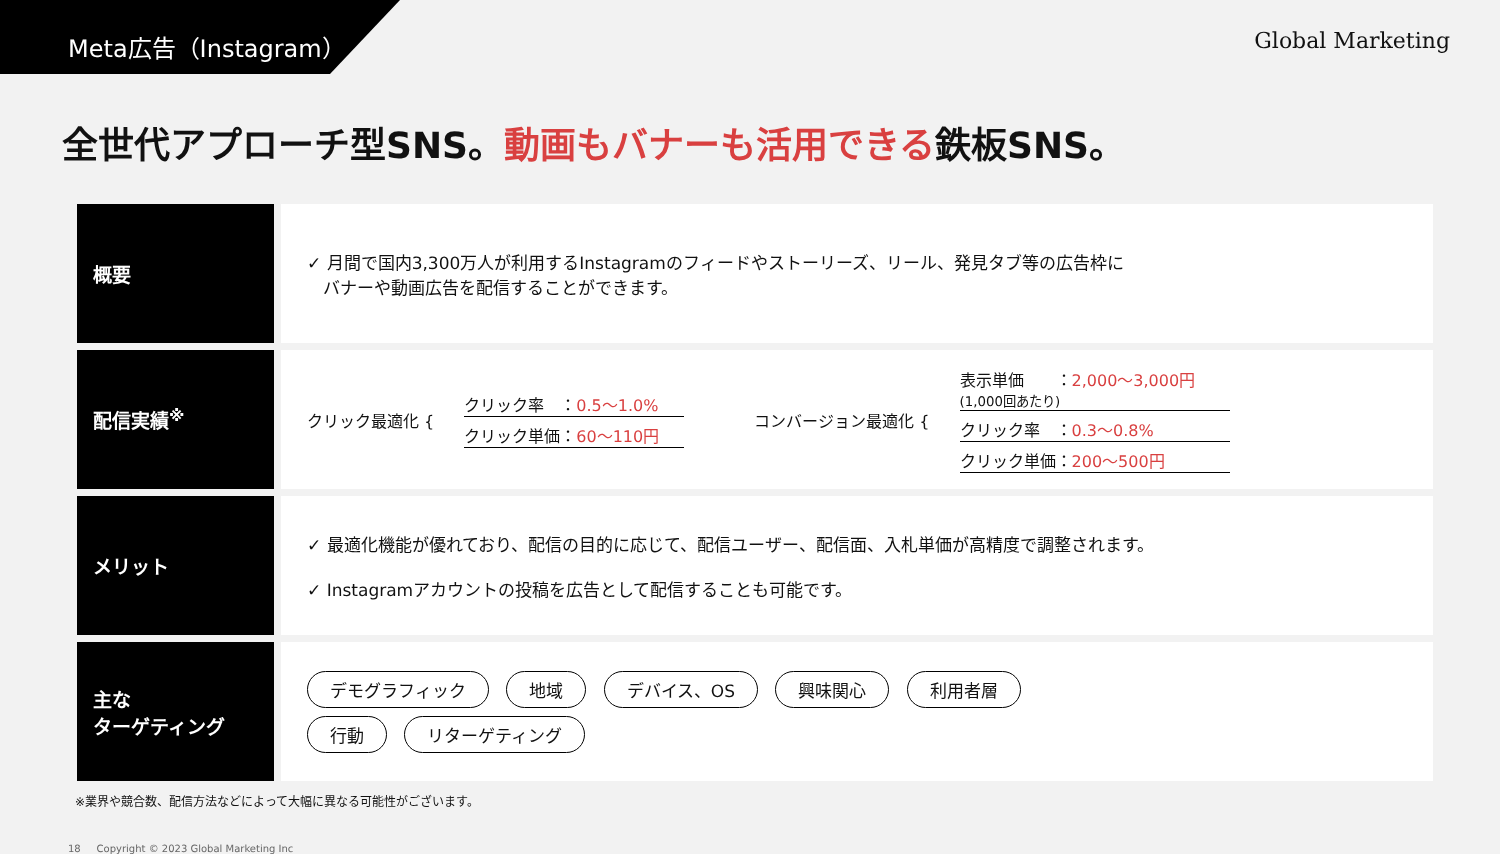Meta広告（Instagram）
Global Marketing
全世代アプローチ型SNS。動画もバナーも活用できる鉄板SNS。
| 概要 | ✓ 月間で国内3,300万人が利用するInstagramのフィードやストーリーズ、リール、発見タブ等の広告枠に バナーや動画広告を配信することができます。 |
| 配信実績<sup>※</sup> | クリック最適化 { クリック率 ： 0.5〜1.0% クリック単価： 60〜110円 コンバージョン最適化 { 表示単価 ： 2,000〜3,000円 (1,000回あたり) クリック率 ： 0.3〜0.8% クリック単価： 200〜500円 |
| メリット | ✓ 最適化機能が優れており、配信の目的に応じて、配信ユーザー、配信面、入札単価が高精度で調整されます。 ✓ Instagramアカウントの投稿を広告として配信することも可能です。 |
| 主な ターゲティング | デモグラフィック 地域 デバイス、OS 興味関心 利用者層 行動 リターゲティング |
※業界や競合数、配信方法などによって大幅に異なる可能性がございます。
18 Copyright © 2023 Global Marketing Inc